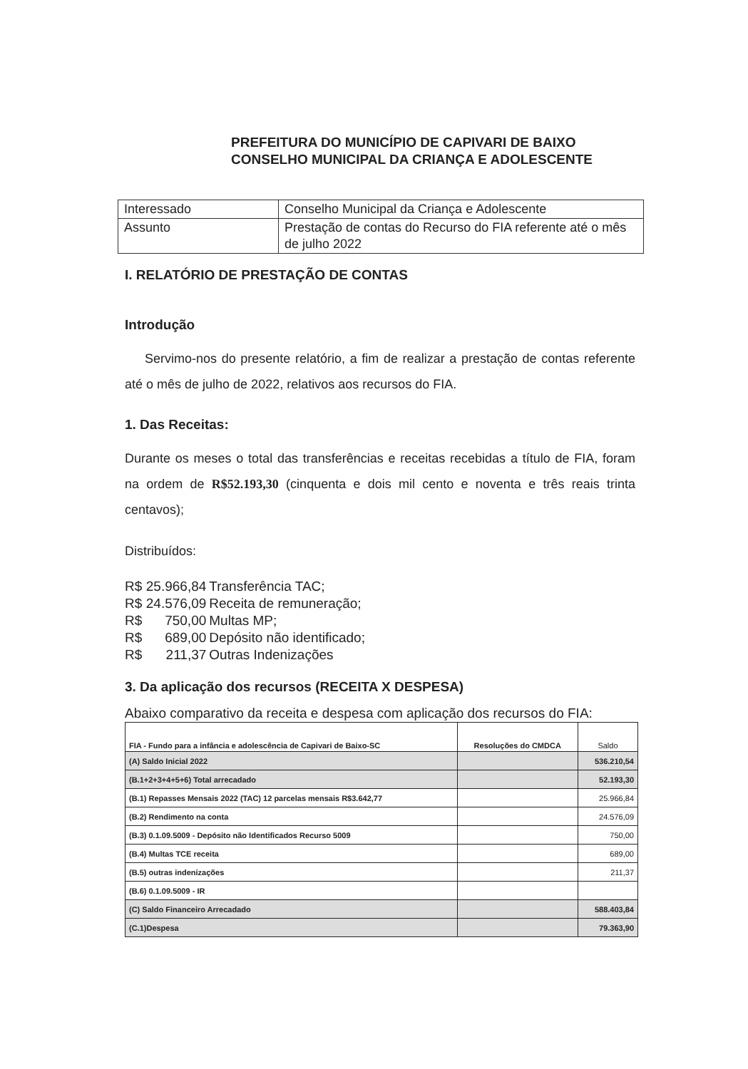PREFEITURA DO MUNICÍPIO DE CAPIVARI DE BAIXO
CONSELHO MUNICIPAL DA CRIANÇA E ADOLESCENTE
| Interessado | Conselho Municipal da Criança e Adolescente |
| Assunto | Prestação de contas do Recurso do FIA referente até o mês de julho 2022 |
I. RELATÓRIO DE PRESTAÇÃO DE CONTAS
Introdução
Servimo-nos do presente relatório, a fim de realizar a prestação de contas referente até o mês de julho de 2022, relativos aos recursos do FIA.
1. Das Receitas:
Durante os meses o total das transferências e receitas recebidas a título de FIA, foram na ordem de R$52.193,30 (cinquenta e dois mil cento e noventa e três reais trinta centavos);
Distribuídos:
R$ 25.966,84 Transferência TAC;
R$ 24.576,09 Receita de remuneração;
R$ 750,00 Multas MP;
R$ 689,00 Depósito não identificado;
R$ 211,37 Outras Indenizações
3. Da aplicação dos recursos (RECEITA X DESPESA)
Abaixo comparativo da receita e despesa com aplicação dos recursos do FIA:
| FIA - Fundo para a infância e adolescência de Capivari de Baixo-SC | Resoluções do CMDCA | Saldo |
| --- | --- | --- |
| (A) Saldo Inicial 2022 | | 536.210,54 |
| (B.1+2+3+4+5+6) Total arrecadado | | 52.193,30 |
| (B.1) Repasses Mensais 2022 (TAC) 12 parcelas mensais R$3.642,77 | | 25.966,84 |
| (B.2) Rendimento na conta | | 24.576,09 |
| (B.3) 0.1.09.5009 - Depósito não Identificados Recurso 5009 | | 750,00 |
| (B.4) Multas TCE receita | | 689,00 |
| (B.5) outras indenizações | | 211,37 |
| (B.6) 0.1.09.5009 - IR | | |
| (C) Saldo Financeiro Arrecadado | | 588.403,84 |
| (C.1)Despesa | | 79.363,90 |